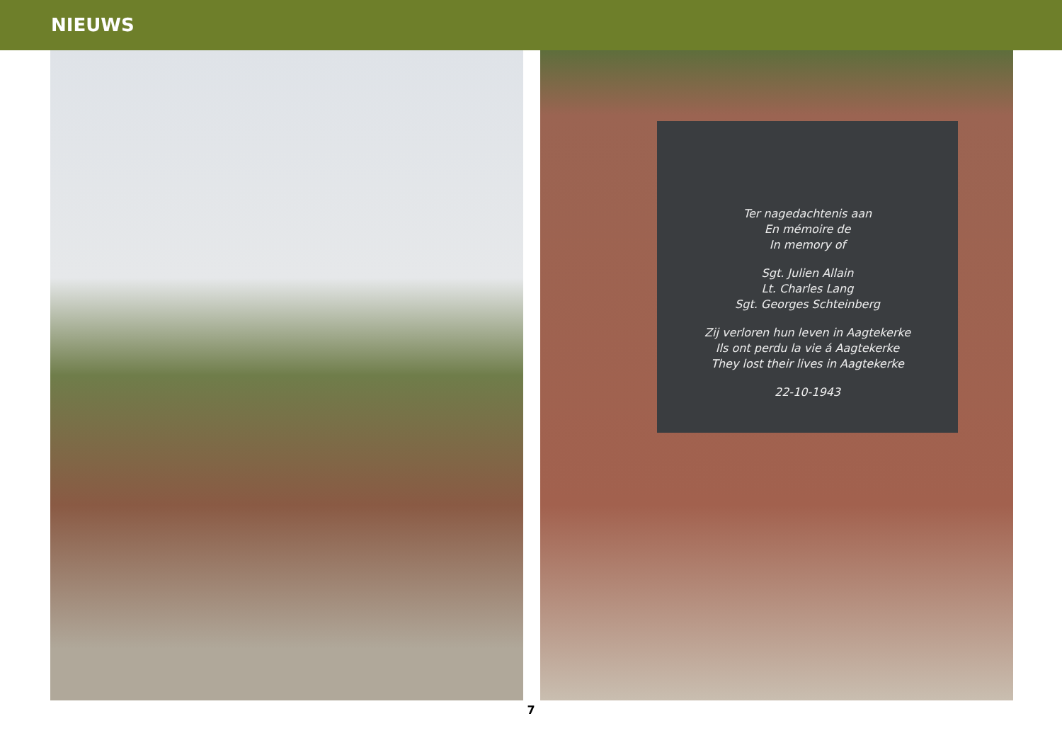NIEUWS
Ter nagedachtenis aan
En mémoire de
In memory of
Sgt. Julien Allain
Lt. Charles Lang
Sgt. Georges Schteinberg
Zij verloren hun leven in Aagtekerke
Ils ont perdu la vie á Aagtekerke
They lost their lives in Aagtekerke
22-10-1943
7